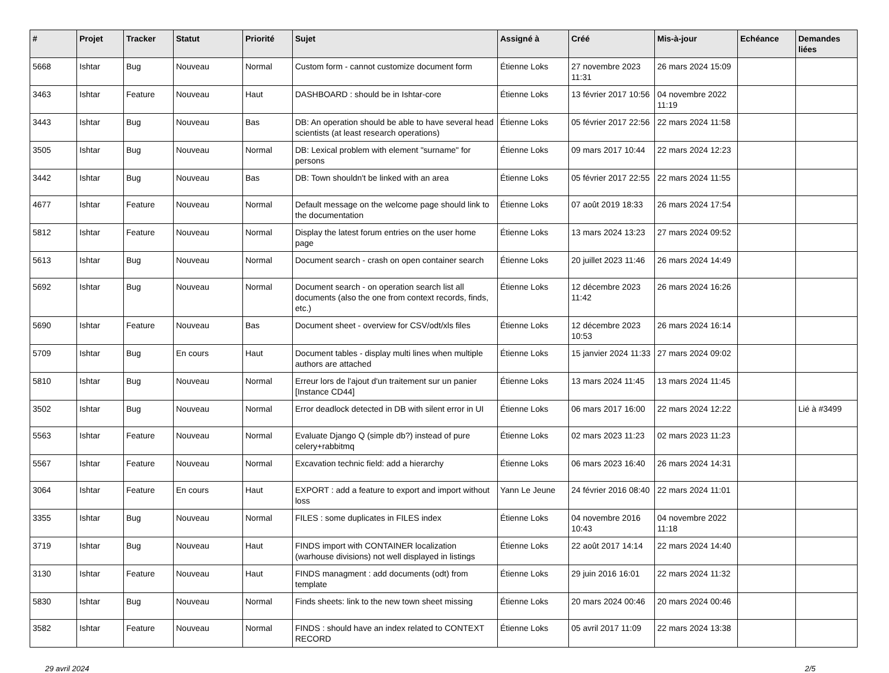| # | Projet | Tracker | Statut | Priorité | Sujet | Assigné à | Créé | Mis-à-jour | Echéance | Demandes liées |
| --- | --- | --- | --- | --- | --- | --- | --- | --- | --- | --- |
| 5668 | Ishtar | Bug | Nouveau | Normal | Custom form - cannot customize document form | Étienne Loks | 27 novembre 2023 11:31 | 26 mars 2024 15:09 | | |
| 3463 | Ishtar | Feature | Nouveau | Haut | DASHBOARD : should be in Ishtar-core | Étienne Loks | 13 février 2017 10:56 | 04 novembre 2022 11:19 | | |
| 3443 | Ishtar | Bug | Nouveau | Bas | DB: An operation should be able to have several head scientists (at least research operations) | Étienne Loks | 05 février 2017 22:56 | 22 mars 2024 11:58 | | |
| 3505 | Ishtar | Bug | Nouveau | Normal | DB: Lexical problem with element "surname" for persons | Étienne Loks | 09 mars 2017 10:44 | 22 mars 2024 12:23 | | |
| 3442 | Ishtar | Bug | Nouveau | Bas | DB: Town shouldn't be linked with an area | Étienne Loks | 05 février 2017 22:55 | 22 mars 2024 11:55 | | |
| 4677 | Ishtar | Feature | Nouveau | Normal | Default message on the welcome page should link to the documentation | Étienne Loks | 07 août 2019 18:33 | 26 mars 2024 17:54 | | |
| 5812 | Ishtar | Feature | Nouveau | Normal | Display the latest forum entries on the user home page | Étienne Loks | 13 mars 2024 13:23 | 27 mars 2024 09:52 | | |
| 5613 | Ishtar | Bug | Nouveau | Normal | Document search - crash on open container search | Étienne Loks | 20 juillet 2023 11:46 | 26 mars 2024 14:49 | | |
| 5692 | Ishtar | Bug | Nouveau | Normal | Document search - on operation search list all documents (also the one from context records, finds, etc.) | Étienne Loks | 12 décembre 2023 11:42 | 26 mars 2024 16:26 | | |
| 5690 | Ishtar | Feature | Nouveau | Bas | Document sheet - overview for CSV/odt/xls files | Étienne Loks | 12 décembre 2023 10:53 | 26 mars 2024 16:14 | | |
| 5709 | Ishtar | Bug | En cours | Haut | Document tables - display multi lines when multiple authors are attached | Étienne Loks | 15 janvier 2024 11:33 | 27 mars 2024 09:02 | | |
| 5810 | Ishtar | Bug | Nouveau | Normal | Erreur lors de l'ajout d'un traitement sur un panier [Instance CD44] | Étienne Loks | 13 mars 2024 11:45 | 13 mars 2024 11:45 | | |
| 3502 | Ishtar | Bug | Nouveau | Normal | Error deadlock detected in DB with silent error in UI | Étienne Loks | 06 mars 2017 16:00 | 22 mars 2024 12:22 | | Lié à #3499 |
| 5563 | Ishtar | Feature | Nouveau | Normal | Evaluate Django Q (simple db?) instead of pure celery+rabbitmq | Étienne Loks | 02 mars 2023 11:23 | 02 mars 2023 11:23 | | |
| 5567 | Ishtar | Feature | Nouveau | Normal | Excavation technic field: add a hierarchy | Étienne Loks | 06 mars 2023 16:40 | 26 mars 2024 14:31 | | |
| 3064 | Ishtar | Feature | En cours | Haut | EXPORT : add a feature to export and import without loss | Yann Le Jeune | 24 février 2016 08:40 | 22 mars 2024 11:01 | | |
| 3355 | Ishtar | Bug | Nouveau | Normal | FILES : some duplicates in FILES index | Étienne Loks | 04 novembre 2016 10:43 | 04 novembre 2022 11:18 | | |
| 3719 | Ishtar | Bug | Nouveau | Haut | FINDS import with CONTAINER localization (warhouse divisions) not well displayed in listings | Étienne Loks | 22 août 2017 14:14 | 22 mars 2024 14:40 | | |
| 3130 | Ishtar | Feature | Nouveau | Haut | FINDS managment : add documents (odt) from template | Étienne Loks | 29 juin 2016 16:01 | 22 mars 2024 11:32 | | |
| 5830 | Ishtar | Bug | Nouveau | Normal | Finds sheets: link to the new town sheet missing | Étienne Loks | 20 mars 2024 00:46 | 20 mars 2024 00:46 | | |
| 3582 | Ishtar | Feature | Nouveau | Normal | FINDS : should have an index related to CONTEXT RECORD | Étienne Loks | 05 avril 2017 11:09 | 22 mars 2024 13:38 | | |
29 avril 2024 2/5